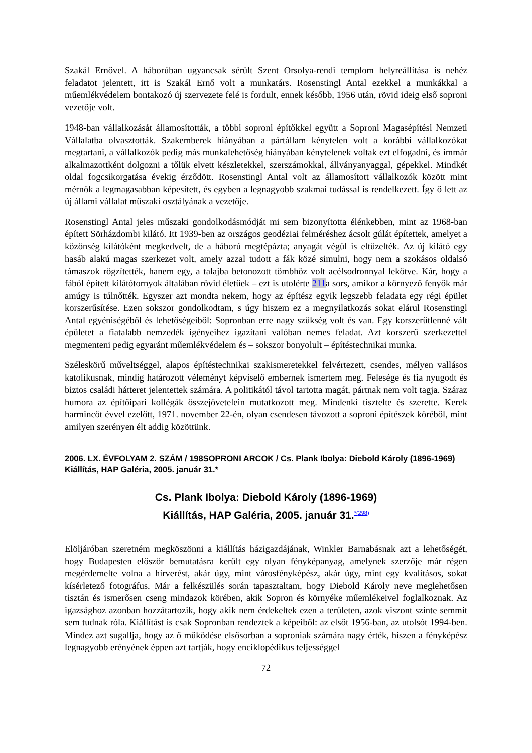Szakál Ernővel. A háborúban ugyancsak sérült Szent Orsolya-rendi templom helyreállítása is nehéz feladatot jelentett, itt is Szakál Ernő volt a munkatárs. Rosenstingl Antal ezekkel a munkákkal a műemlékvédelem bontakozó új szervezete felé is fordult, ennek később, 1956 után, rövid ideig első soproni vezetője volt.
1948-ban vállalkozását államosították, a többi soproni építőkkel együtt a Soproni Magasépítési Nemzeti Vállalatba olvasztották. Szakemberek hiányában a pártállam kénytelen volt a korábbi vállalkozókat megtartani, a vállalkozók pedig más munkalehetőség hiányában kénytelenek voltak ezt elfogadni, és immár alkalmazottként dolgozni a tőlük elvett készletekkel, szerszámokkal, állványanyaggal, gépekkel. Mindkét oldal fogcsikorgatása évekig érződött. Rosenstingl Antal volt az államosított vállalkozók között mint mérnök a legmagasabban képesített, és egyben a legnagyobb szakmai tudással is rendelkezett. Így ő lett az új állami vállalat műszaki osztályának a vezetője.
Rosenstingl Antal jeles műszaki gondolkodásmódját mi sem bizonyította élénkebben, mint az 1968-ban épített Sörházdombi kilátó. Itt 1939-ben az országos geodéziai felméréshez ácsolt gúlát építettek, amelyet a közönség kilátóként megkedvelt, de a háború megtépázta; anyagát végül is eltüzelték. Az új kilátó egy hasáb alakú magas szerkezet volt, amely azzal tudott a fák közé simulni, hogy nem a szokásos oldalsó támaszok rögzítették, hanem egy, a talajba betonozott tömbhöz volt acélsodronnyal lekötve. Kár, hogy a fából épített kilátótornyok általában rövid életűek – ezt is utolérte 211a sors, amikor a környező fenyők már amúgy is túlnőtték. Egyszer azt mondta nekem, hogy az építész egyik legszebb feladata egy régi épület korszerűsítése. Ezen sokszor gondolkodtam, s úgy hiszem ez a megnyilatkozás sokat elárul Rosenstingl Antal egyéniségéből és lehetőségeiből: Sopronban erre nagy szükség volt és van. Egy korszerűtlenné vált épületet a fiatalabb nemzedék igényeihez igazítani valóban nemes feladat. Azt korszerű szerkezettel megmenteni pedig egyaránt műemlékvédelem és – sokszor bonyolult – építéstechnikai munka.
Széleskörű műveltséggel, alapos építéstechnikai szakismeretekkel felvértezett, csendes, mélyen vallásos katolikusnak, mindig határozott véleményt képviselő embernek ismertem meg. Felesége és fia nyugodt és biztos családi hátteret jelentettek számára. A politikától távol tartotta magát, pártnak nem volt tagja. Száraz humora az építőipari kollégák összejövetelein mutatkozott meg. Mindenki tisztelte és szerette. Kerek harmincöt évvel ezelőtt, 1971. november 22-én, olyan csendesen távozott a soproni építészek köréből, mint amilyen szerényen élt addig közöttünk.
2006. LX. ÉVFOLYAM 2. SZÁM / 198SOPRONI ARCOK / Cs. Plank Ibolya: Diebold Károly (1896-1969) Kiállítás, HAP Galéria, 2005. január 31.*
Cs. Plank Ibolya: Diebold Károly (1896-1969)
Kiállítás, HAP Galéria, 2005. január 31.<sup>*(298)</sup>
Elöljáróban szeretném megköszönni a kiállítás házigazdájának, Winkler Barnabásnak azt a lehetőségét, hogy Budapesten először bemutatásra került egy olyan fényképanyag, amelynek szerzője már régen megérdemelte volna a hírverést, akár úgy, mint városfényképész, akár úgy, mint egy kvalitásos, sokat kísérletező fotográfus. Már a felkészülés során tapasztaltam, hogy Diebold Károly neve meglehetősen tisztán és ismerősen cseng mindazok körében, akik Sopron és környéke műemlékeivel foglalkoznak. Az igazsághoz azonban hozzátartozik, hogy akik nem érdekeltek ezen a területen, azok viszont szinte semmit sem tudnak róla. Kiállítást is csak Sopronban rendeztek a képeiből: az elsőt 1956-ban, az utolsót 1994-ben. Mindez azt sugallja, hogy az ő működése elsősorban a soproniak számára nagy érték, hiszen a fényképész legnagyobb erényének éppen azt tartják, hogy enciklopédikus teljességgel
72